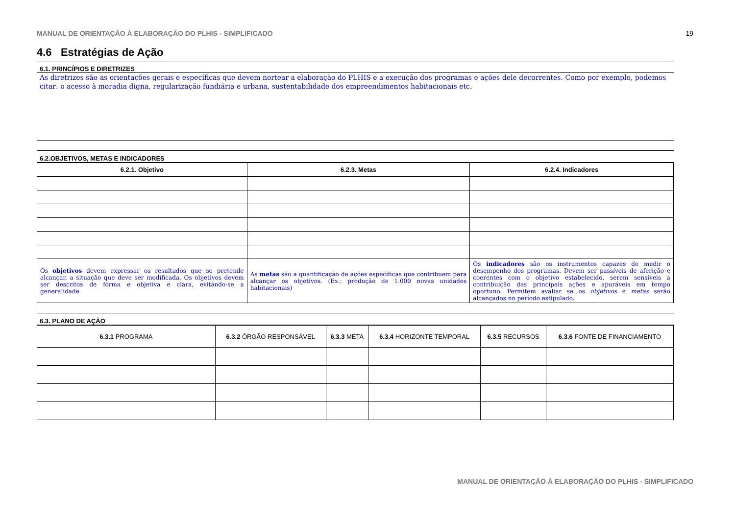MANUAL DE ORIENTAÇÃO À ELABORAÇÃO DO PLHIS - SIMPLIFICADO 19
4.6 Estratégias de Ação
6.1. PRINCÍPIOS E DIRETRIZES
As diretrizes são as orientações gerais e específicas que devem nortear a elaboração do PLHIS e a execução dos programas e ações dele decorrentes. Como por exemplo, podemos citar: o acesso à moradia digna, regularização fundiária e urbana, sustentabilidade dos empreendimentos habitacionais etc.
6.2.OBJETIVOS, METAS E INDICADORES
| 6.2.1. Objetivo | 6.2.3. Metas | 6.2.4. Indicadores |
| --- | --- | --- |
| Os objetivos devem expressar os resultados que se pretende alcançar, a situação que deve ser modificada. Os objetivos devem ser descritos de forma e objetiva e clara, evitando-se a generalidade | As metas são a quantificação de ações específicas que contribuem para alcançar os objetivos. (Ex.: produção de 1.000 novas unidades habitacionais) | Os indicadores são os instrumentos capazes de medir o desempenho dos programas. Devem ser passíveis de aferição e coerentes com o objetivo estabelecido, serem sensíveis à contribuição das principais ações e apuráveis em tempo oportuno. Permitem avaliar se os objetivos e metas serão alcançados no período estipulado. |
6.3. PLANO DE AÇÃO
| 6.3.1 PROGRAMA | 6.3.2 ÓRGÃO RESPONSÁVEL | 6.3.3 META | 6.3.4 HORIZONTE TEMPORAL | 6.3.5 RECURSOS | 6.3.6 FONTE DE FINANCIAMENTO |
MANUAL DE ORIENTAÇÃO À ELABORAÇÃO DO PLHIS - SIMPLIFICADO